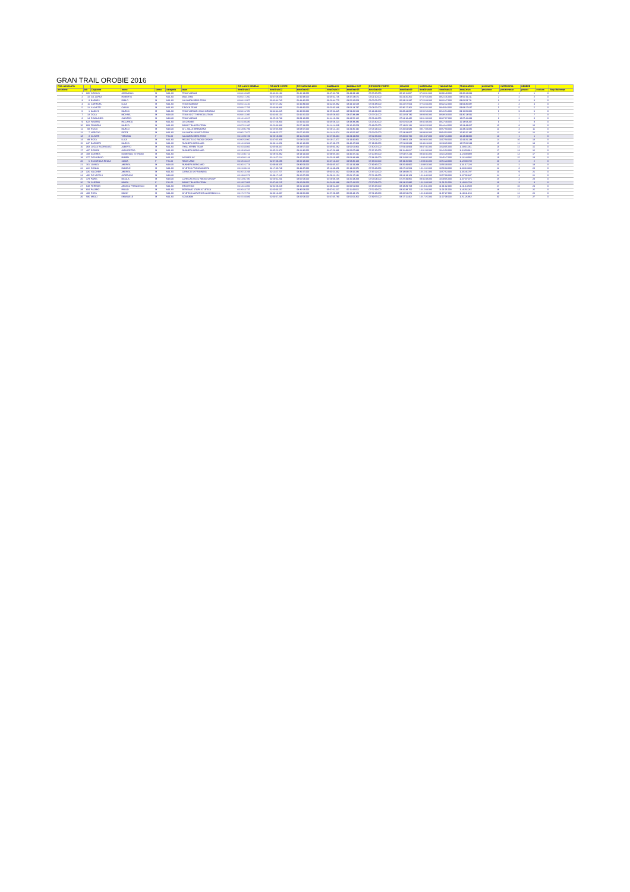GRAN TRAIL OROBIE 2016
| POS. ASSOLUTA | | | | | | | RIF. LAGHI GEMELLI | RIF.ALPE CORTE | RIF.CAPANNA 2000 | ZAMBLA IN | ZAMBLA OUT | RIF.MONTE POIETO | SELVINO | MARESANA | VALMARINA | TRAGUARDO | ASSOLUTA | CATEGORIA | GENERE | | |
| --- | --- | --- | --- | --- | --- | --- | --- | --- | --- | --- | --- | --- | --- | --- | --- | --- | --- | --- | --- | --- | --- |
| posizione | bib | Cognome | nome | sesso | categoria | team | timeOrain11 | timeOrain12 | timeOrain13 | timeOrain14 | timeOrain15 | timeOrain18 | timeOrain19 | timeOrain20 | timeOrain21 | timeArrivo | posizione | posizionecat | possex | escluso | Stop Maltempo |
| 1 | 685 | GRINIUS | GEDIMINAS | M | M31-60 | TEAM VIBRAM | 01:04:16.605 | 01:42:02.192 | 02:42:19.000 | 03:47:32.761 | 03:49:39.148 | 05:50:35.000 | 06:16:11.607 | 07:36:01.000 | 08:06:40.000 | 08:35:28.034 | 1 | 1 | 1 | 0 | |
| 2 | 10 | GIL LOPEZ | ROBERTO | M | M31-60 | WAA-GR33 | 01:01:17.260 | 01:37:58.053 | 02:40:48.000 | 03:45:32.746 | 03:47:23.671 | 06:01:10.000 | 06:24:26.350 | 07:47:50.000 | 08:21:16.000 | 08:50:19.211 | 2 | 2 | 2 | 0 | |
| 3 | 8 | BARNES | PABLO | M | M31-60 | SALOMON BERG TEAM | 01:04:12.957 | 01:41:44.740 | 02:44:46.000 | 03:51:44.770 | 03:55:20.059 | 06:05:06.000 | 06:29:21.337 | 07:56:38.000 | 08:32:47.000 | 09:02:59.711 | 3 | 3 | 3 | 0 | |
| 4 | 11 | CARRARA | LUCA | M | M31-60 | TEAM MAMMUT | 01:01:12.410 | 01:37:57.682 | 02:40:39.000 | 03:42:45.882 | 03:44:10.528 | 05:54:48.000 | 06:22:57.564 | 07:56:34.000 | 08:32:42.000 | 09:04:36.087 | 4 | 4 | 4 | 0 | |
| 5 | 12 | SALVETTI | CARLO | M | M31-60 | E ROCK TEAM | 01:03:47.759 | 01:43:48.931 | 02:49:40.000 | 03:51:30.436 | 03:54:13.797 | 06:04:55.000 | 06:30:17.362 | 08:06:02.000 | 08:40:04.000 | 09:08:27.647 | 5 | 5 | 5 | 0 | |
| 6 | 1 | ZANCHI | MARCO | M | M31-60 | TEAM VIBRAM / ASSO OROBICA | 01:04:11.785 | 01:41:44.315 | 02:46:05.000 | 03:55:31.425 | 03:59:32.529 | 06:14:44.000 | 06:38:44.097 | 08:05:58.000 | 08:41:51.000 | 09:15:05.005 | 6 | 6 | 6 | 0 | |
| 7 | 13 | DOLA | MICHAEL | M | M18-30 | TEAM SCOTT REWOOLUTION | 01:04:12.395 | 01:41:46.104 | 02:42:25.000 | 03:45:58.000 | 03:47:38.488 | 05:57:01.000 | 06:22:58.780 | 08:00:00.000 | 08:38:18.000 | 09:35:13.591 | 7 | 1 | 7 | 0 | |
| 8 | 14 | ROWLANDS | CARLTON | M | M18-30 | TEAM VIBRAM | 01:14:14.917 | 01:55:20.738 | 03:09:10.000 | 04:24:16.562 | 04:28:55.125 | 06:53:42.000 | 07:24:18.485 | 09:01:00.000 | 09:37:07.000 | 10:07:42.833 | 8 | 2 | 8 | 0 | |
| 9 | 622 | FAVERIO | RICCARDO | M | M31-60 | GS OROBIE | 01:21:28.486 | 01:57:59.803 | 02:40:41.000 | 03:45:58.524 | 03:48:38.334 | 06:25:40.000 | 06:55:56.628 | 08:45:48.000 | 09:27:49.000 | 10:18:58.347 | 9 | 7 | 9 | 0 | |
| 10 | 669 | FRANZINI | MARCO | M | M31-60 | BIONE TRAILERS TEAM | 01:07:51.200 | 01:51:03.933 | 02:57:13.000 | 04:14:14.019 | 04:16:45.659 | 06:43:06.000 | 07:14:02.131 | 09:02:50.000 | 09:44:44.000 | 10:23:49.827 | 10 | 8 | 10 | 0 | |
| 11 | 93 | ROSSI | MARCO | M | M18-30 | ATL. VALLE BREMBANA | 01:13:06.799 | 01:55:05.909 | 03:08:07.000 | 04:26:14.134 | 04:29:30.192 | 07:03:14.000 | 07:32:04.934 | 09:17:08.000 | 09:57:59.000 | 10:33:21.082 | 11 | 3 | 11 | 0 | |
| 12 | 7 | HERCOG | PIOTR | M | M31-60 | SALOMON SUUNTO TEAM | 01:06:17.877 | 01:48:50.577 | 02:57:16.000 | 04:14:14.074 | 04:16:56.327 | 06:52:06.000 | 07:23:33.007 | 09:09:03.000 | 09:54:53.000 | 10:35:25.185 | 12 | 9 | 12 | 0 | |
| 13 | 3 | OLIVERI | VIRGINIA | F | F31-60 | SALOMON BERG TEAM | 01:12:09.749 | 01:56:19.000 | 03:11:26.000 | 04:27:06.464 | 04:29:44.850 | 07:02:36.000 | 07:32:02.706 | 09:10:47.000 | 10:07:41.000 | 10:43:49.005 | 13 | 1 | 1 | 0 | |
| 14 | 89 | ROTA | LUCA | M | M31-60 | RECASTELLO RADICI GROUP | 01:06:53.960 | 01:47:05.859 | 02:58:52.000 | 04:16:17.477 | 04:19:46.861 | 07:05:01.000 | 07:38:04.108 | 09:28:02.000 | 10:07:58.000 | 10:44:31.233 | 14 | 10 | 13 | 0 | |
| 15 | 347 | BARBIERI | MARCO | M | M31-60 | RUNNERS BERGAMO | 01:14:23.504 | 02:03:14.051 | 03:16:10.000 | 04:37:39.575 | 04:40:47.929 | 07:19:33.000 | 07:51:03.939 | 09:40:24.000 | 10:19:35.000 | 10:57:02.549 | 15 | 11 | 14 | 0 | |
| 16 | 369 | LUCAS RODRIGUEZ | ALBERTO | M | M31-60 | TRAIL XTREM TEAM | 01:16:33.866 | 02:05:39.347 | 03:23:57.000 | 04:45:00.282 | 04:50:52.864 | 07:30:07.000 | 07:59:44.909 | 09:47:46.000 | 10:33:05.000 | 11:09:16.061 | 16 | 12 | 15 | 0 | |
| 17 | 487 | RODARI | GIAN PIETRO | M | M31-60 | RUNNERS BERGAMO | 01:19:20.042 | 02:05:51.870 | 03:21:36.000 | 04:47:53.881 | 04:50:07.849 | 07:37:15.000 | 08:11:49.317 | 10:01:00.000 | 10:41:53.000 | 11:19:59.916 | 17 | 13 | 16 | 0 | |
| 18 | 183 | ACERBIS | DOMENICO STEFANO | M | M31-60 | | 01:12:30.711 | 01:58:23.882 | 03:19:14.000 | 04:39:05.664 | 04:40:47.211 | 07:20:45.000 | 07:54:57.244 | 09:43:45.000 | 10:31:28.000 | 11:24:08.999 | 18 | 14 | 17 | 0 | |
| 19 | 377 | DEGIORGIO | RUBEN | M | M31-60 | AGONES SC | 01:26:02.144 | 02:14:57.514 | 03:27:26.000 | 04:51:26.995 | 04:54:34.343 | 07:34:13.000 | 08:11:08.126 | 10:00:45.000 | 10:45:47.000 | 11:26:44.905 | 19 | 15 | 18 | 0 | |
| 20 | 6 | ESCURIOLA REULA | SONIA | F | F31-60 | RACE LAND | 01:18:24.317 | 02:07:39.586 | 03:26:18.000 | 04:47:13.347 | 04:58:36.103 | 07:46:00.000 | 08:19:45.906 | 10:09:45.000 | 10:51:23.000 | 11:28:00.708 | 20 | 2 | 2 | 0 | |
| 21 | 161 | LONGO | ANDREA | M | M18-30 | RUNNERS BERGAMO | 01:20:21.774 | 02:09:49.355 | 03:30:59.000 | 05:03:35.317 | 05:14:19.348 | 07:49:46.000 | 08:20:49.900 | 10:09:50.000 | 10:56:39.000 | 11:31:17.220 | 21 | 2 | 19 | 0 | |
| 22 | 222 | DONNA | DANIELE | M | M31-60 | ATLETICA FRANCIACORTA | 01:21:39.212 | 02:17:30.749 | 03:44:37.000 | 05:12:49.451 | 05:19:25.972 | 07:56:46.000 | 08:27:22.564 | 10:12:32.000 | 10:56:03.000 | 11:33:18.388 | 22 | 8 | 20 | 0 | |
| 23 | 326 | VALCHER | ANDREA | M | M31-60 | CARVICO SKYRUNNING | 01:26:13.193 | 02:11:37.757 | 03:32:27.000 | 05:00:54.362 | 05:08:42.284 | 07:47:22.000 | 08:18:08.675 | 10:15:41.000 | 10:57:52.000 | 11:35:45.787 | 23 | 9 | 21 | 0 | |
| 24 | 495 | DE VECCHI | GIORDANO | M | M18-30 | | 01:19:02.571 | 02:08:17.245 | 03:25:07.000 | 04:58:22.154 | 05:01:17.241 | 07:52:13.000 | 08:24:19.163 | 10:14:46.000 | 10:57:09.000 | 11:37:06.847 | 24 | 3 | 22 | 0 | |
| 25 | 479 | PARIS | NICOLA | M | M18-30 | LA RECASTELLO RADICI GROUP | 01:11:56.786 | 01:56:02.201 | 03:05:53.000 | 04:26:08.235 | 04:26:43.323 | 07:06:04.000 | 07:37:49.865 | 09:46:49.000 | 10:48:05.000 | 11:37:07.076 | 25 | 4 | 23 | 0 | |
| 26 | 79 | GUERINI | MOIRA | F | F31-60 | BIONE TRAILERS TEAM | 01:18:57.059 | 02:07:46.515 | 03:25:04.000 | 04:54:03.488 | 04:57:41.566 | 07:50:53.000 | 08:23:25.990 | 10:16:30.000 | 11:01:02.000 | 11:40:32.734 | 26 | 3 | 3 | 0 | |
| 27 | 648 | FERRARI | ANGELO FRANCESCO | M | M31-60 | ERCKTEAM | 01:14:41.850 | 02:01:59.318 | 03:21:12.000 | 04:49:52.407 | 05:00:51.950 | 07:45:45.000 | 08:18:39.763 | 10:19:41.000 | 11:01:02.000 | 11:41:14.509 | 27 | 10 | 24 | 0 | |
| 28 | 604 | PAJARO | PAOLO | M | M31-60 | BERGAMO STARS ATLETICA | 01:26:44.737 | 02:20:03.557 | 03:36:58.000 | 05:07:02.617 | 05:11:40.661 | 07:52:19.000 | 08:26:38.760 | 10:15:34.000 | 11:01:05.000 | 11:45:56.265 | 28 | 11 | 25 | 0 | |
| 29 | 488 | ROTA | MOSE' | M | M31-60 | ATLETICA MARATHON ALMENNO S.S. | 01:17:27.752 | 02:06:13.807 | 03:29:05.000 | 04:57:59.985 | 05:08:43.171 | 07:54:18.000 | 08:26:54.871 | 10:19:48.000 | 11:07:27.000 | 11:49:41.153 | 29 | 12 | 26 | 0 | |
| 30 | 586 | MAGLI | EMANUELE | M | M31-60 | SCAIS3038 | 01:15:23.049 | 02:03:37.235 | 03:20:53.000 | 04:47:45.783 | 04:56:02.350 | 07:39:55.000 | 08:17:11.462 | 10:17:25.000 | 11:07:08.000 | 11:51:26.862 | 30 | 13 | 27 | 0 | |